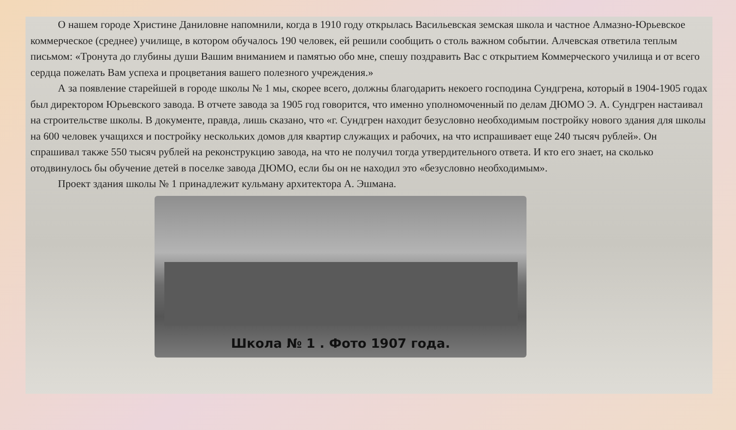О нашем городе Христине Даниловне напомнили, когда в 1910 году открылась Васильевская земская школа и частное Алмазно-Юрьевское коммерческое (среднее) училище, в котором обучалось 190 человек, ей решили сообщить о столь важном событии. Алчевская ответила теплым письмом: «Тронута до глубины души Вашим вниманием и памятью обо мне, спешу поздравить Вас с открытием Коммерческого училища и от всего сердца пожелать Вам успеха и процветания вашего полезного учреждения.»
А за появление старейшей в городе школы № 1 мы, скорее всего, должны благодарить некоего господина Сундгрена, который в 1904-1905 годах был директором Юрьевского завода. В отчете завода за 1905 год говорится, что именно уполномоченный по делам ДЮМО Э. А. Сундгрен настаивал на строительстве школы. В документе, правда, лишь сказано, что «г. Сундгрен находит безусловно необходимым постройку нового здания для школы на 600 человек учащихся и постройку нескольких домов для квартир служащих и рабочих, на что испрашивает еще 240 тысяч рублей». Он спрашивал также 550 тысяч рублей на реконструкцию завода, на что не получил тогда утвердительного ответа. И кто его знает, на сколько отодвинулось бы обучение детей в поселке завода ДЮМО, если бы он не находил это «безусловно необходимым».
Проект здания школы № 1 принадлежит кульману архитектора А. Эшмана.
Школа № 1 . Фото 1907 года.